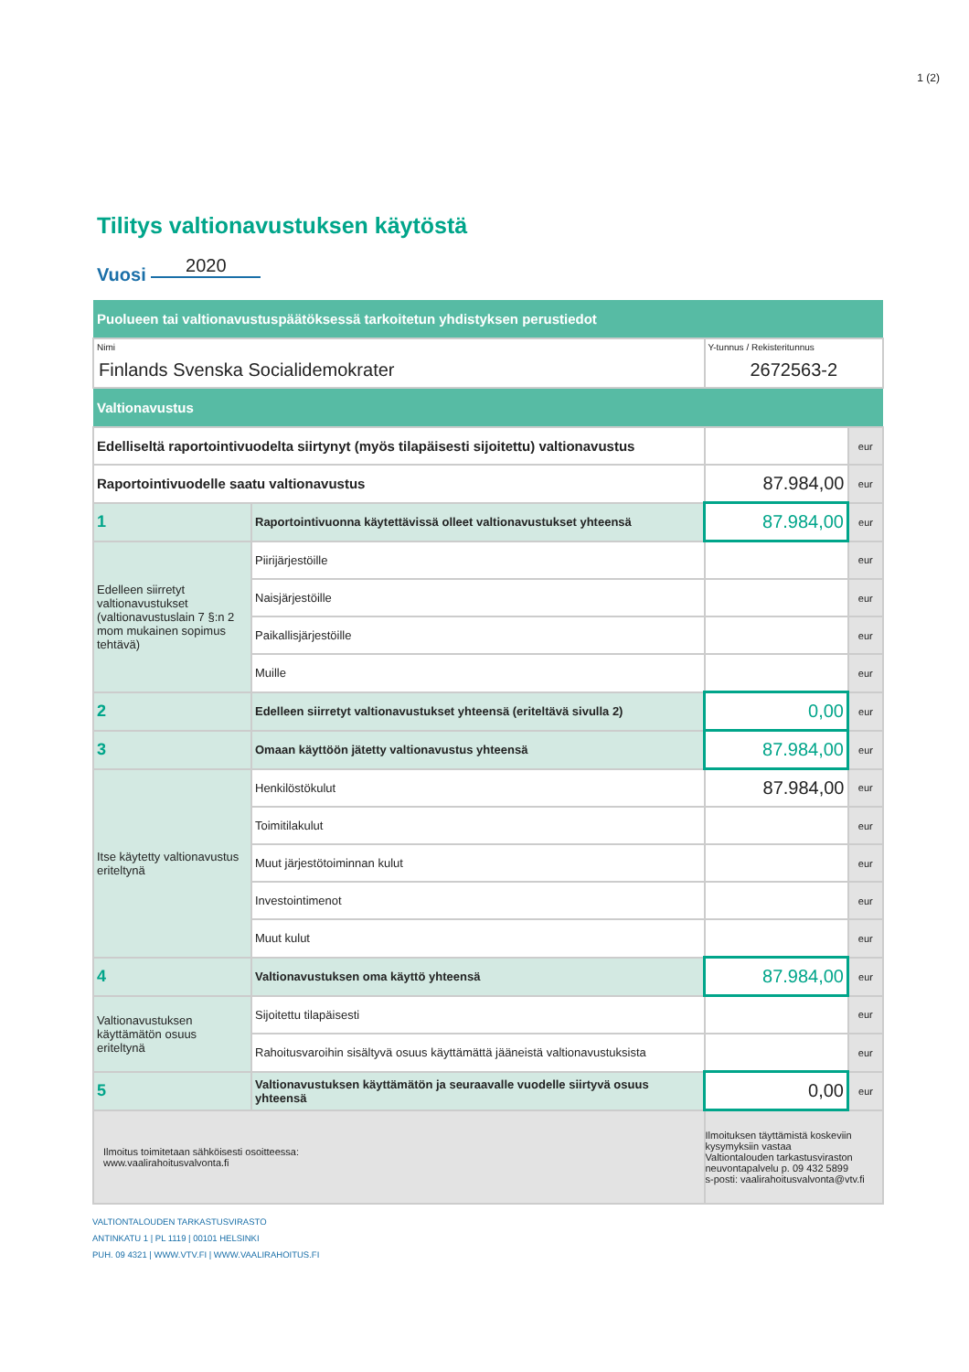1 (2)
Tilitys valtionavustuksen käytöstä
Vuosi 2020
| Puolueen tai valtionavustuspäätöksessä tarkoitetun yhdistyksen perustiedot | | | |
| Nimi Finlands Svenska Socialidemokrater | | Y-tunnus / Rekisteritunnus 2672563-2 | |
| Valtionavustus | | | |
| Edelliseltä raportointivuodelta siirtynyt (myös tilapäisesti sijoitettu) valtionavustus | | | eur |
| Raportointivuodelle saatu valtionavustus | | 87.984,00 | eur |
| 1 | Raportointivuonna käytettävissä olleet valtionavustukset yhteensä | 87.984,00 | eur |
| Edelleen siirretyt valtionavustukset (valtionavustuslain 7 §:n 2 mom mukainen sopimus tehtävä) | Piirijärjestöille | | eur |
| | Naisjärjestöille | | eur |
| | Paikallisjärjestöille | | eur |
| | Muille | | eur |
| 2 | Edelleen siirretyt valtionavustukset yhteensä (eriteltävä sivulla 2) | 0,00 | eur |
| 3 | Omaan käyttöön jätetty valtionavustus yhteensä | 87.984,00 | eur |
| Itse käytetty valtionavustus eriteltynä | Henkilöstökulut | 87.984,00 | eur |
| | Toimitilakulut | | eur |
| | Muut järjestötoiminnan kulut | | eur |
| | Investointimenot | | eur |
| | Muut kulut | | eur |
| 4 | Valtionavustuksen oma käyttö yhteensä | 87.984,00 | eur |
| Valtionavustuksen käyttämätön osuus eriteltynä | Sijoitettu tilapäisesti | | eur |
| | Rahoitusvaroihin sisältyvä osuus käyttämättä jääneistä valtionavustuksista | | eur |
| 5 | Valtionavustuksen käyttämätön ja seuraavalle vuodelle siirtyvä osuus yhteensä | 0,00 | eur |
| Ilmoitus toimitetaan sähköisesti osoitteessa: www.vaalirahoitusvalvonta.fi | | Ilmoituksen täyttämistä koskeviin kysymyksiin vastaa Valtiontalouden tarkastusviraston neuvontapalvelu p. 09 432 5899 s-posti: vaalirahoitusvalvonta@vtv.fi | |
VALTIONTALOUDEN TARKASTUSVIRASTO
ANTINKATU 1 | PL 1119 | 00101 HELSINKI
PUH. 09 4321 | WWW.VTV.FI | WWW.VAALIRAHOITUS.FI